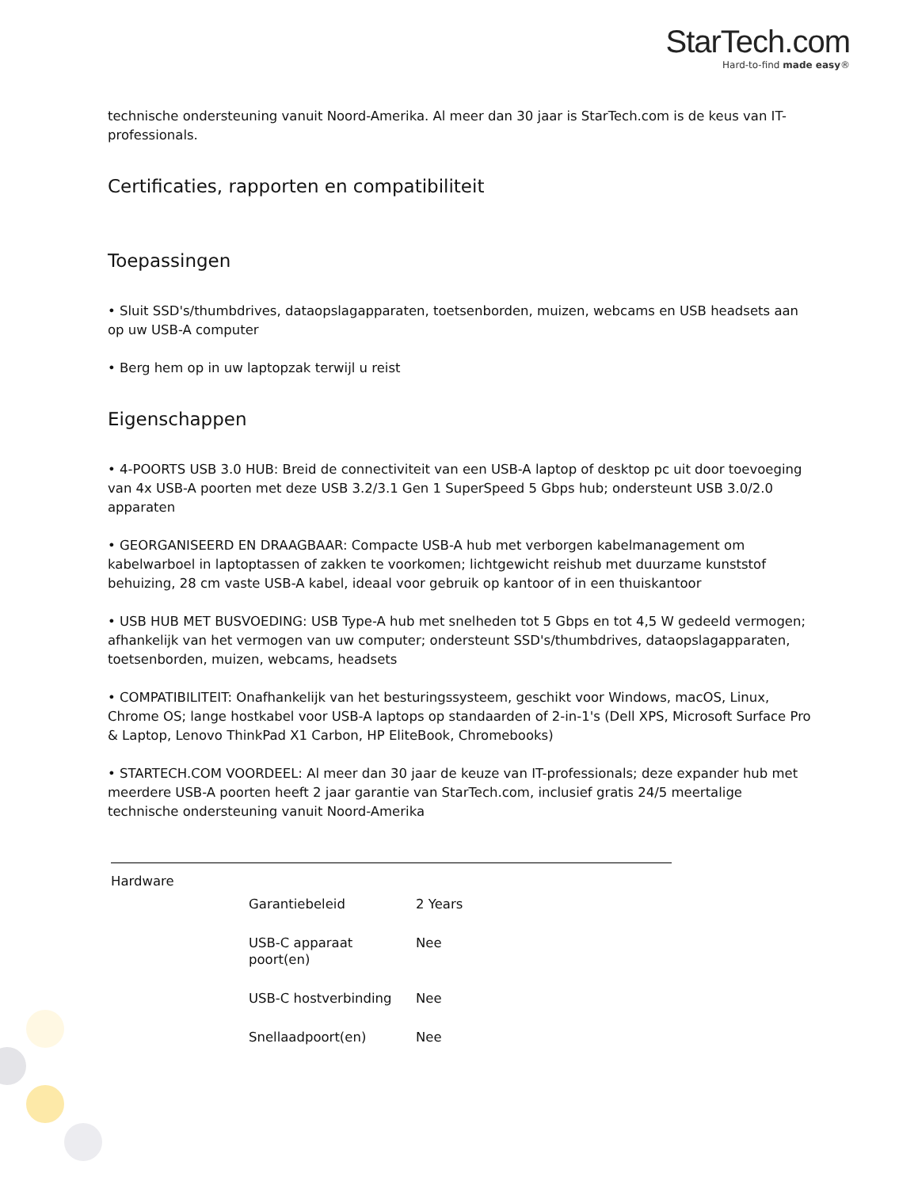StarTech.com
Hard-to-find made easy®
technische ondersteuning vanuit Noord-Amerika. Al meer dan 30 jaar is StarTech.com is de keus van IT-professionals.
Certificaties, rapporten en compatibiliteit
Toepassingen
• Sluit SSD's/thumbdrives, dataopslagapparaten, toetsenborden, muizen, webcams en USB headsets aan op uw USB-A computer
• Berg hem op in uw laptopzak terwijl u reist
Eigenschappen
• 4-POORTS USB 3.0 HUB: Breid de connectiviteit van een USB-A laptop of desktop pc uit door toevoeging van 4x USB-A poorten met deze USB 3.2/3.1 Gen 1 SuperSpeed 5 Gbps hub; ondersteunt USB 3.0/2.0 apparaten
• GEORGANISEERD EN DRAAGBAAR: Compacte USB-A hub met verborgen kabelmanagement om kabelwarboel in laptoptassen of zakken te voorkomen; lichtgewicht reishub met duurzame kunststof behuizing, 28 cm vaste USB-A kabel, ideaal voor gebruik op kantoor of in een thuiskantoor
• USB HUB MET BUSVOEDING: USB Type-A hub met snelheden tot 5 Gbps en tot 4,5 W gedeeld vermogen; afhankelijk van het vermogen van uw computer; ondersteunt SSD's/thumbdrives, dataopslagapparaten, toetsenborden, muizen, webcams, headsets
• COMPATIBILITEIT: Onafhankelijk van het besturingssysteem, geschikt voor Windows, macOS, Linux, Chrome OS; lange hostkabel voor USB-A laptops op standaarden of 2-in-1's (Dell XPS, Microsoft Surface Pro & Laptop, Lenovo ThinkPad X1 Carbon, HP EliteBook, Chromebooks)
• STARTECH.COM VOORDEEL: Al meer dan 30 jaar de keuze van IT-professionals; deze expander hub met meerdere USB-A poorten heeft 2 jaar garantie van StarTech.com, inclusief gratis 24/5 meertalige technische ondersteuning vanuit Noord-Amerika
| Hardware | | |
| | Garantiebeleid | 2 Years |
| | USB-C apparaat poort(en) | Nee |
| | USB-C hostverbinding | Nee |
| | Snellaadpoort(en) | Nee |